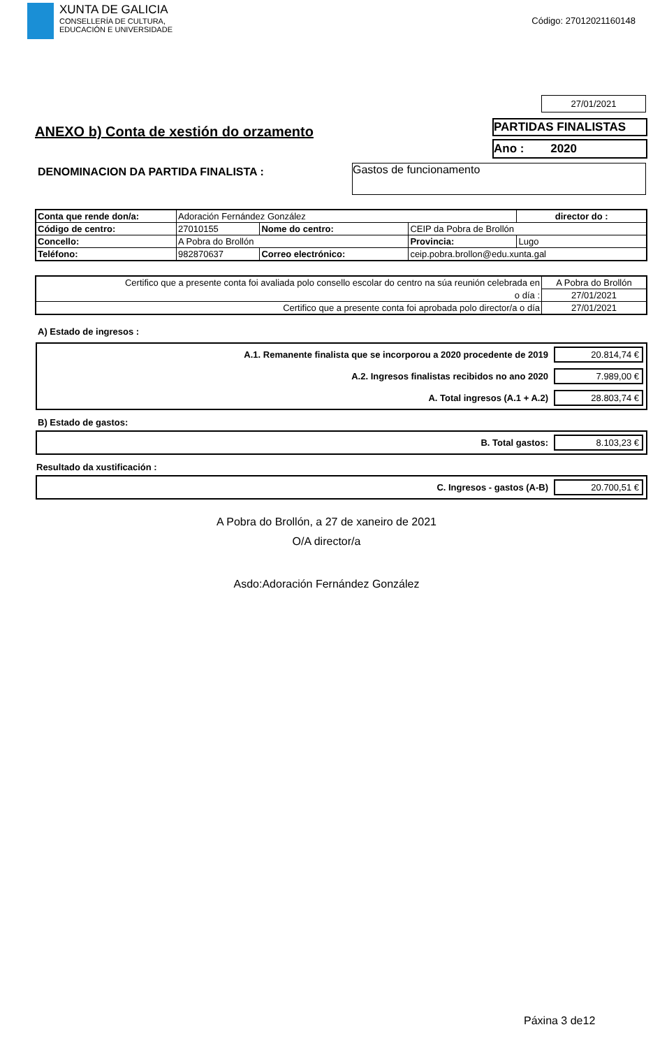XUNTA DE GALICIA
CONSELLERÍA DE CULTURA,
EDUCACIÓN E UNIVERSIDADE
Código: 27012021160148
27/01/2021
ANEXO b) Conta de xestión do orzamento
PARTIDAS FINALISTAS
Ano : 2020
DENOMINACION DA PARTIDA FINALISTA :
Gastos de funcionamento
| Conta que rende don/a: | Adoración Fernández González | | | | director do : |
| Código de centro: | 27010155 | Nome do centro: | CEIP da Pobra de Brollón | | |
| Concello: | A Pobra do Brollón | | Provincia: | Lugo | |
| Teléfono: | 982870637 | Correo electrónico: | ceip.pobra.brollon@edu.xunta.gal | | |
| Certifico que a presente conta foi avaliada polo consello escolar do centro na súa reunión celebrada en | A Pobra do Brollón |
| o día : | 27/01/2021 |
| Certifico que a presente conta foi aprobada polo director/a o día | 27/01/2021 |
A) Estado de ingresos :
A.1. Remanente finalista que se incorporou a 2020 procedente de 2019 20.814,74 €
A.2. Ingresos finalistas recibidos no ano 2020 7.989,00 €
A. Total ingresos (A.1 + A.2) 28.803,74 €
B) Estado de gastos:
B. Total gastos: 8.103,23 €
Resultado da xustificación :
C. Ingresos - gastos (A-B) 20.700,51 €
A Pobra do Brollón, a 27 de xaneiro de 2021
O/A director/a
Asdo:Adoración Fernández González
Páxina 3 de12